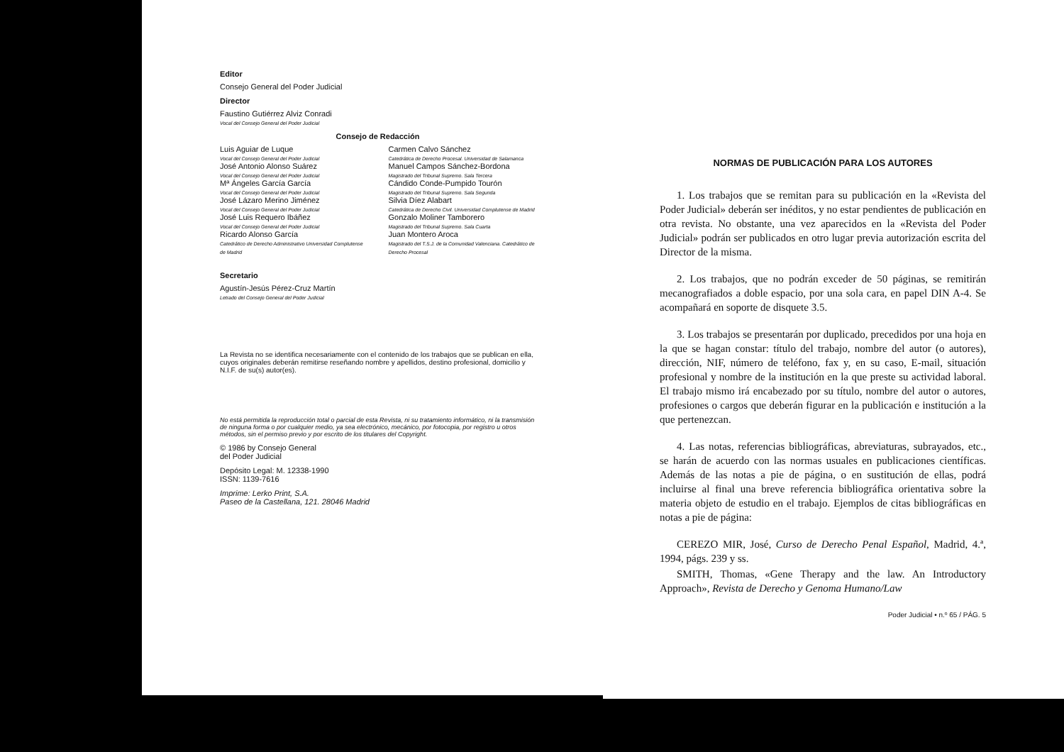Editor
Consejo General del Poder Judicial
Director
Faustino Gutiérrez Alviz Conradi
Vocal del Consejo General del Poder Judicial
Consejo de Redacción
Luis Aguiar de Luque
Vocal del Consejo General del Poder Judicial
José Antonio Alonso Suárez
Vocal del Consejo General del Poder Judicial
Mª Ángeles García García
Vocal del Consejo General del Poder Judicial
José Lázaro Merino Jiménez
Vocal del Consejo General del Poder Judicial
José Luis Requero Ibáñez
Vocal del Consejo General del Poder Judicial
Ricardo Alonso García
Catedrático de Derecho Administrativo Universidad Complutense de Madrid
Carmen Calvo Sánchez
Catedrática de Derecho Procesal. Universidad de Salamanca
Manuel Campos Sánchez-Bordona
Magistrado del Tribunal Supremo. Sala Tercera
Cándido Conde-Pumpido Tourón
Magistrado del Tribunal Supremo. Sala Segunda
Silvia Díez Alabart
Catedrática de Derecho Civil. Universidad Complutense de Madrid
Gonzalo Moliner Tamborero
Magistrado del Tribunal Supremo. Sala Cuarta
Juan Montero Aroca
Magistrado del T.S.J. de la Comunidad Valenciana. Catedrático de Derecho Procesal
Secretario
Agustín-Jesús Pérez-Cruz Martín
Letrado del Consejo General del Poder Judicial
La Revista no se identifica necesariamente con el contenido de los trabajos que se publican en ella, cuyos originales deberán remitirse reseñando nombre y apellidos, destino profesional, domicilio y N.I.F. de su(s) autor(es).
No está permitida la reproducción total o parcial de esta Revista, ni su tratamiento informático, ni la transmisión de ninguna forma o por cualquier medio, ya sea electrónico, mecánico, por fotocopia, por registro u otros métodos, sin el permiso previo y por escrito de los titulares del Copyright.
© 1986 by Consejo General
del Poder Judicial
Depósito Legal: M. 12338-1990
ISSN: 1139-7616
Imprime: Lerko Print, S.A.
Paseo de la Castellana, 121. 28046 Madrid
NORMAS DE PUBLICACIÓN PARA LOS AUTORES
1. Los trabajos que se remitan para su publicación en la «Revista del Poder Judicial» deberán ser inéditos, y no estar pendientes de publicación en otra revista. No obstante, una vez aparecidos en la «Revista del Poder Judicial» podrán ser publicados en otro lugar previa autorización escrita del Director de la misma.
2. Los trabajos, que no podrán exceder de 50 páginas, se remitirán mecanografiados a doble espacio, por una sola cara, en papel DIN A-4. Se acompañará en soporte de disquete 3.5.
3. Los trabajos se presentarán por duplicado, precedidos por una hoja en la que se hagan constar: título del trabajo, nombre del autor (o autores), dirección, NIF, número de teléfono, fax y, en su caso, E-mail, situación profesional y nombre de la institución en la que preste su actividad laboral. El trabajo mismo irá encabezado por su título, nombre del autor o autores, profesiones o cargos que deberán figurar en la publicación e institución a la que pertenezcan.
4. Las notas, referencias bibliográficas, abreviaturas, subrayados, etc., se harán de acuerdo con las normas usuales en publicaciones científicas. Además de las notas a pie de página, o en sustitución de ellas, podrá incluirse al final una breve referencia bibliográfica orientativa sobre la materia objeto de estudio en el trabajo. Ejemplos de citas bibliográficas en notas a pie de página:
CEREZO MIR, José, Curso de Derecho Penal Español, Madrid, 4.ª, 1994, págs. 239 y ss.
SMITH, Thomas, «Gene Therapy and the law. An Introductory Approach», Revista de Derecho y Genoma Humano/Law
Poder Judicial • n.º 65 / PÁG. 5